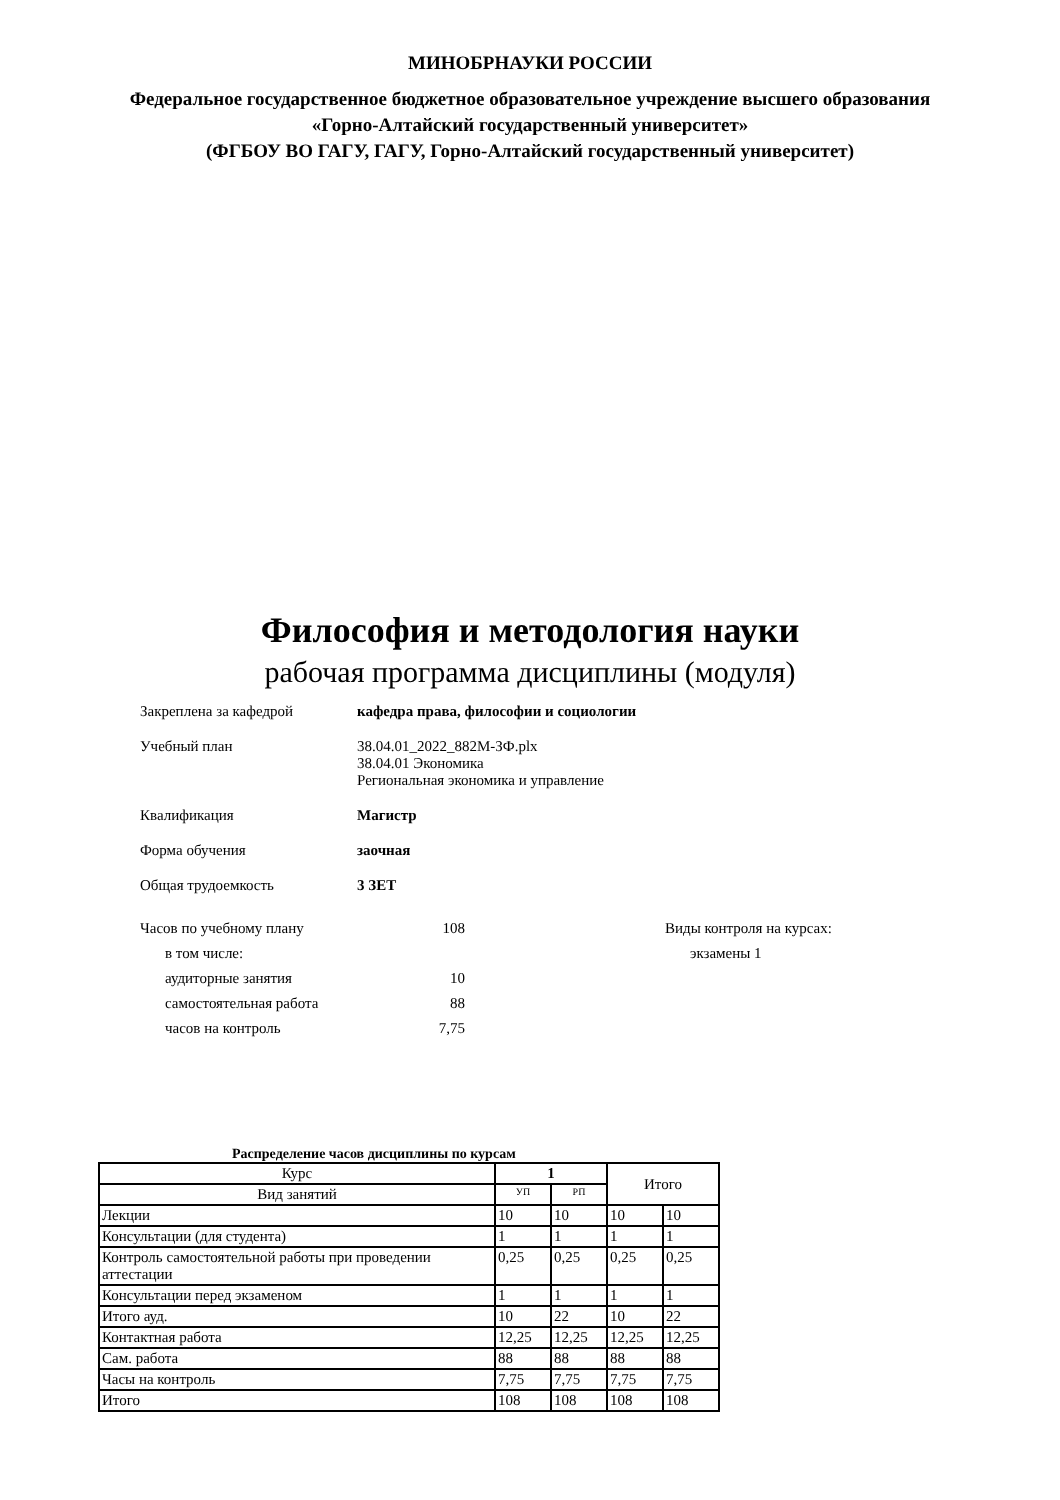МИНОБРНАУКИ РОССИИ
Федеральное государственное бюджетное образовательное учреждение высшего образования
«Горно-Алтайский государственный университет»
(ФГБОУ ВО ГАГУ, ГАГУ, Горно-Алтайский государственный университет)
Философия и методология науки
рабочая программа дисциплины (модуля)
Закреплена за кафедрой кафедра права, философии и социологии
Учебный план 38.04.01_2022_882М-ЗФ.plx
38.04.01 Экономика
Региональная экономика и управление
Квалификация Магистр
Форма обучения заочная
Общая трудоемкость 3 ЗЕТ
Часов по учебному плану 108
в том числе:
аудиторные занятия 10
самостоятельная работа 88
часов на контроль 7,75
Виды контроля на курсах:
экзамены 1
Распределение часов дисциплины по курсам
| Курс | 1 | | Итого | |
| --- | --- | --- | --- | --- |
| Вид занятий | УП | РП | | |
| Лекции | 10 | 10 | 10 | 10 |
| Консультации (для студента) | 1 | 1 | 1 | 1 |
| Контроль самостоятельной работы при проведении аттестации | 0,25 | 0,25 | 0,25 | 0,25 |
| Консультации перед экзаменом | 1 | 1 | 1 | 1 |
| Итого ауд. | 10 | 22 | 10 | 22 |
| Контактная работа | 12,25 | 12,25 | 12,25 | 12,25 |
| Сам. работа | 88 | 88 | 88 | 88 |
| Часы на контроль | 7,75 | 7,75 | 7,75 | 7,75 |
| Итого | 108 | 108 | 108 | 108 |